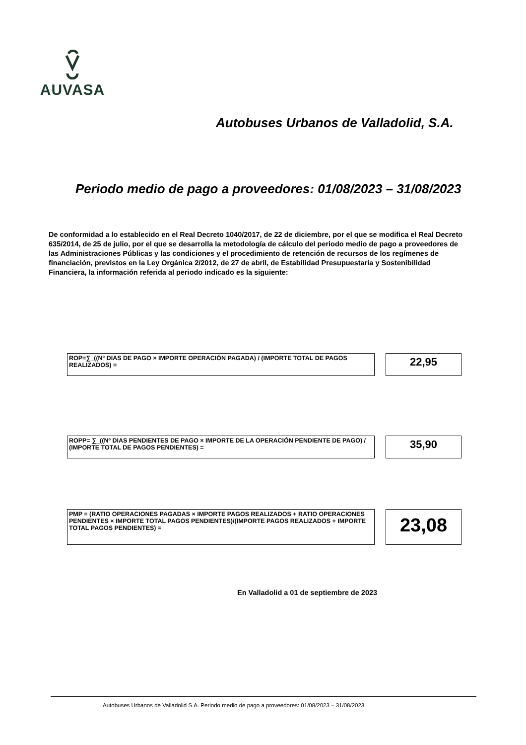AUVASA
Autobuses Urbanos de Valladolid, S.A.
Periodo medio de pago a proveedores: 01/08/2023 – 31/08/2023
De conformidad a lo establecido en el Real Decreto 1040/2017, de 22 de diciembre, por el que se modifica el Real Decreto 635/2014, de 25 de julio, por el que se desarrolla la metodología de cálculo del periodo medio de pago a proveedores de las Administraciones Públicas y las condiciones y el procedimiento de retención de recursos de los regímenes de financiación, previstos en la Ley Orgánica 2/2012, de 27 de abril, de Estabilidad Presupuestaria y Sostenibilidad Financiera, la información referida al periodo indicado es la siguiente:
ROP=∑_((Nº DIAS DE PAGO × IMPORTE OPERACIÓN PAGADA) / (IMPORTE TOTAL DE PAGOS REALIZADOS) =
22,95
ROPP= ∑_((Nº DIAS PENDIENTES DE PAGO × IMPORTE DE LA OPERACIÓN PENDIENTE DE PAGO) / (IMPORTE TOTAL DE PAGOS PENDIENTES) =
35,90
PMP = (RATIO OPERACIONES PAGADAS × IMPORTE PAGOS REALIZADOS + RATIO OPERACIONES PENDIENTES × IMPORTE TOTAL PAGOS PENDIENTES)/(IMPORTE PAGOS REALIZADOS + IMPORTE TOTAL PAGOS PENDIENTES) =
23,08
En Valladolid a 01 de septiembre de 2023
Autobuses Urbanos de Valladolid S.A. Periodo medio de pago a proveedores: 01/08/2023 – 31/08/2023